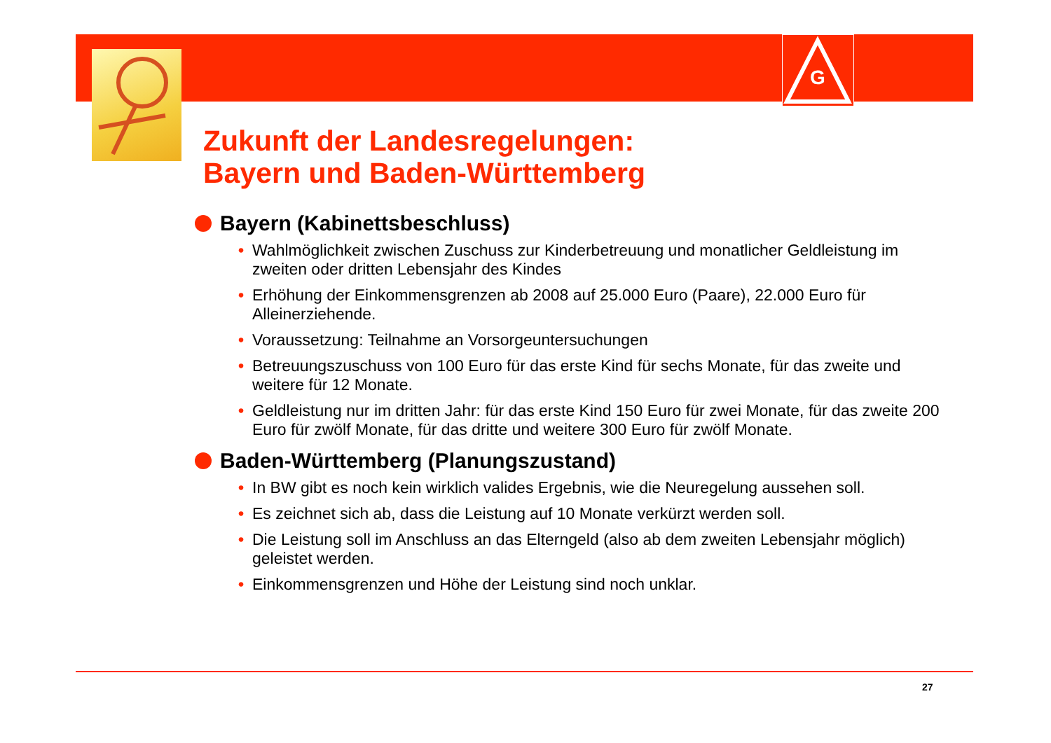G
Zukunft der Landesregelungen:
Bayern und Baden-Württemberg
Bayern (Kabinettsbeschluss)
• Wahlmöglichkeit zwischen Zuschuss zur Kinderbetreuung und monatlicher Geldleistung im zweiten oder dritten Lebensjahr des Kindes
• Erhöhung der Einkommensgrenzen ab 2008 auf 25.000 Euro (Paare), 22.000 Euro für Alleinerziehende.
• Voraussetzung: Teilnahme an Vorsorgeuntersuchungen
• Betreuungszuschuss von 100 Euro für das erste Kind für sechs Monate, für das zweite und weitere für 12 Monate.
• Geldleistung nur im dritten Jahr: für das erste Kind 150 Euro für zwei Monate, für das zweite 200 Euro für zwölf Monate, für das dritte und weitere 300 Euro für zwölf Monate.
Baden-Württemberg (Planungszustand)
• In BW gibt es noch kein wirklich valides Ergebnis, wie die Neuregelung aussehen soll.
• Es zeichnet sich ab, dass die Leistung auf 10 Monate verkürzt werden soll.
• Die Leistung soll im Anschluss an das Elterngeld (also ab dem zweiten Lebensjahr möglich) geleistet werden.
• Einkommensgrenzen und Höhe der Leistung sind noch unklar.
27